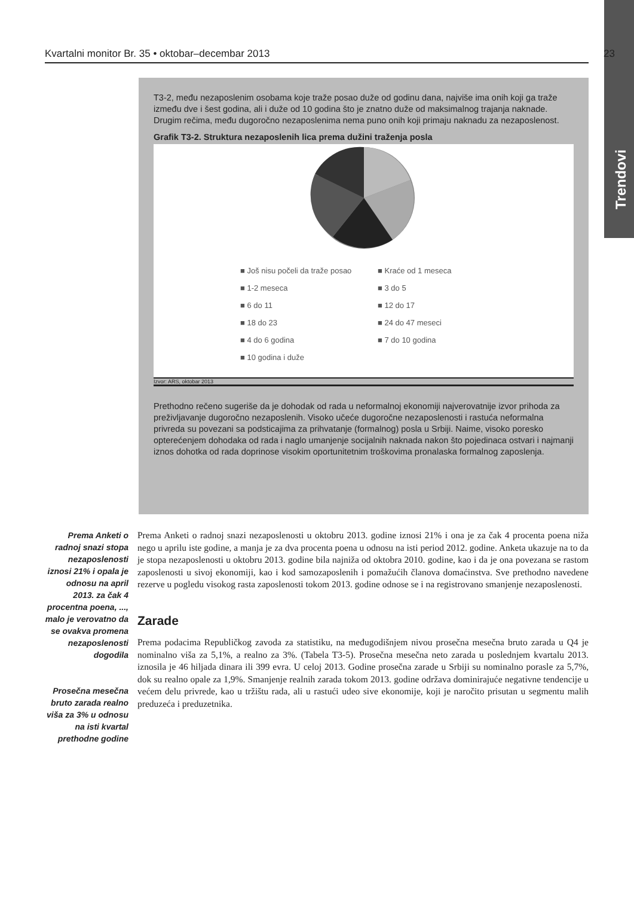Trendovi
Kvartalni monitor Br. 35 • oktobar–decembar 2013 23
T3-2, među nezaposlenim osobama koje traže posao duže od godinu dana, najviše ima onih koji ga traže između dve i šest godina, ali i duže od 10 godina što je znatno duže od maksimalnog trajanja naknade. Drugim rečima, među dugoročno nezaposlenima nema puno onih koji prima­ju naknadu za nezaposlenost.
Grafik T3-2. Struktura nezaposlenih lica prema dužini traženja posla
■ Još nisu počeli da traže posao ■ Kraće od 1 meseca ■ 1-2 meseca ■ 3 do 5 ■ 6 do 11 ■ 12 do 17 ■ 18 do 23 ■ 24 do 47 meseci ■ 4 do 6 godina ■ 7 do 10 godina ■ 10 godina i duže
Izvor: ARS, oktobar 2013
Prethodno rečeno sugeriše da je dohodak od rada u neformalnoj ekonomiji najverovatnije izvor prihoda za preživljavanje dugoročno nezaposlenih. Visoko učeće dugoročne nezaposlenosti i rastuća neformalna privreda su povezani sa podsticajima za prihvatanje (formalnog) posla u Srbiji. Naime, visoko poresko opterećenjem dohodaka od rada i naglo umanjenje socijalnih na­knada nakon što pojedinaca ostvari i najmanji iznos dohotka od rada doprinose visokim oportu­nitetnim troškovima pronalaska formalnog zaposlenja.
Prema Anketi o radnoj snazi stopa nezaposlenosti iznosi 21% i opala je odnosu na april 2013. za čak 4 procentna poena, ..., malo je verovatno da se ovakva promena nezaposlenosti dogodila
Prosečna mesečna bruto zarada realno viša za 3% u odnosu na isti kvartal prethodne godine
Prema Anketi o radnoj snazi nezaposlenosti u oktobru 2013. godine iznosi 21% i ona je za čak 4 procenta poena niža nego u aprilu iste godine, a manja je za dva procenta poena u odnosu na isti period 2012. godine. Anketa ukazuje na to da je stopa nezaposlenosti u oktobru 2013. godine bila najniža od oktobra 2010. godine, kao i da je ona povezana se rastom zaposlenosti u sivoj ekonomiji, kao i kod samozaposlenih i pomažućih članova domaćinstva. Sve prethodno navede­ne rezerve u pogledu visokog rasta zaposlenosti tokom 2013. godine odnose se i na registrovano smanjenje nezaposlenosti.
Zarade
Prema podacima Republičkog zavoda za statistiku, na međugodišnjem nivou prosečna mesečna bruto zarada u Q4 je nominalno viša za 5,1%, a realno za 3%. (Tabela T3-5). Prosečna me­sečna neto zarada u poslednjem kvartalu 2013. iznosila je 46 hiljada dinara ili 399 evra. U celoj 2013. Godine prosečna zarade u Srbiji su nominalno porasle za 5,7%, dok su realno opale za 1,9%. Smanjenje realnih zarada tokom 2013. godine održava dominirajuće negativne tendencije u većem delu privrede, kao u tržištu rada, ali u rastući udeo sive ekonomije, koji je naročito pri­sutan u segmentu malih preduzeća i preduzetnika.